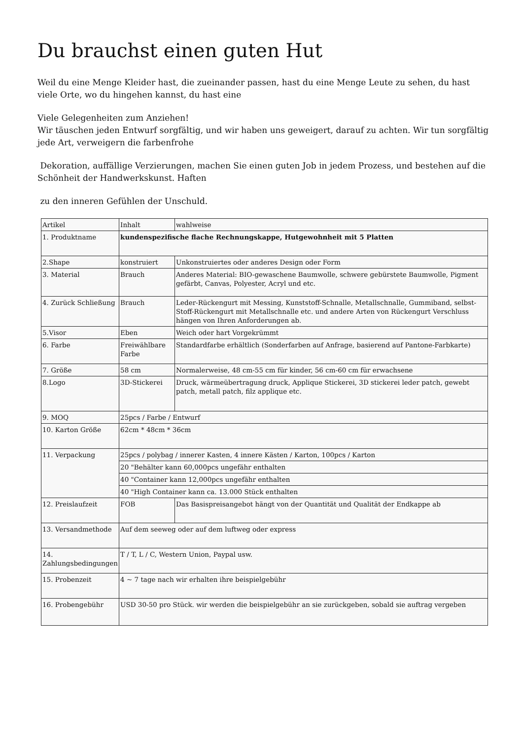Du brauchst einen guten Hut
Weil du eine Menge Kleider hast, die zueinander passen, hast du eine Menge Leute zu sehen, du hast viele Orte, wo du hingehen kannst, du hast eine
Viele Gelegenheiten zum Anziehen!
Wir täuschen jeden Entwurf sorgfältig, und wir haben uns geweigert, darauf zu achten. Wir tun sorgfältig jede Art, verweigern die farbenfrohe
Dekoration, auffällige Verzierungen, machen Sie einen guten Job in jedem Prozess, und bestehen auf die Schönheit der Handwerkskunst. Haften
zu den inneren Gefühlen der Unschuld.
| Artikel | Inhalt | wahlweise |
| 1. Produktname | kundenspezifische flache Rechnungskappe, Hutgewohnheit mit 5 Platten | |
| 2.Shape | konstruiert | Unkonstruiertes oder anderes Design oder Form |
| 3. Material | Brauch | Anderes Material: BIO-gewaschene Baumwolle, schwere gebürstete Baumwolle, Pigment gefärbt, Canvas, Polyester, Acryl und etc. |
| 4. Zurück Schließung | Brauch | Leder-Rückengurt mit Messing, Kunststoff-Schnalle, Metallschnalle, Gummiband, selbst-Stoff-Rückengurt mit Metallschnalle etc. und andere Arten von Rückengurt Verschluss hängen von Ihren Anforderungen ab. |
| 5.Visor | Eben | Weich oder hart Vorgekrümmt |
| 6. Farbe | Freiwählbare Farbe | Standardfarbe erhältlich (Sonderfarben auf Anfrage, basierend auf Pantone-Farbkarte) |
| 7. Größe | 58 cm | Normalerweise, 48 cm-55 cm für kinder, 56 cm-60 cm für erwachsene |
| 8.Logo | 3D-Stickerei | Druck, wärmeübertragung druck, Applique Stickerei, 3D stickerei leder patch, gewebt patch, metall patch, filz applique etc. |
| 9. MOQ | 25pcs / Farbe / Entwurf | |
| 10. Karton Größe | 62cm * 48cm * 36cm | |
| 11. Verpackung | 25pcs / polybag / innerer Kasten, 4 innere Kästen / Karton, 100pcs / Karton | |
| | 20 "Behälter kann 60,000pcs ungefähr enthalten | |
| | 40 "Container kann 12,000pcs ungefähr enthalten | |
| | 40 "High Container kann ca. 13.000 Stück enthalten | |
| 12. Preislaufzeit | FOB | Das Basispreisangebot hängt von der Quantität und Qualität der Endkappe ab |
| 13. Versandmethode | Auf dem seeweg oder auf dem luftweg oder express | |
| 14. Zahlungsbedingungen | T / T, L / C, Western Union, Paypal usw. | |
| 15. Probenzeit | 4 ~ 7 tage nach wir erhalten ihre beispielgebühr | |
| 16. Probengebühr | USD 30-50 pro Stück. wir werden die beispielgebühr an sie zurückgeben, sobald sie auftrag vergeben | |